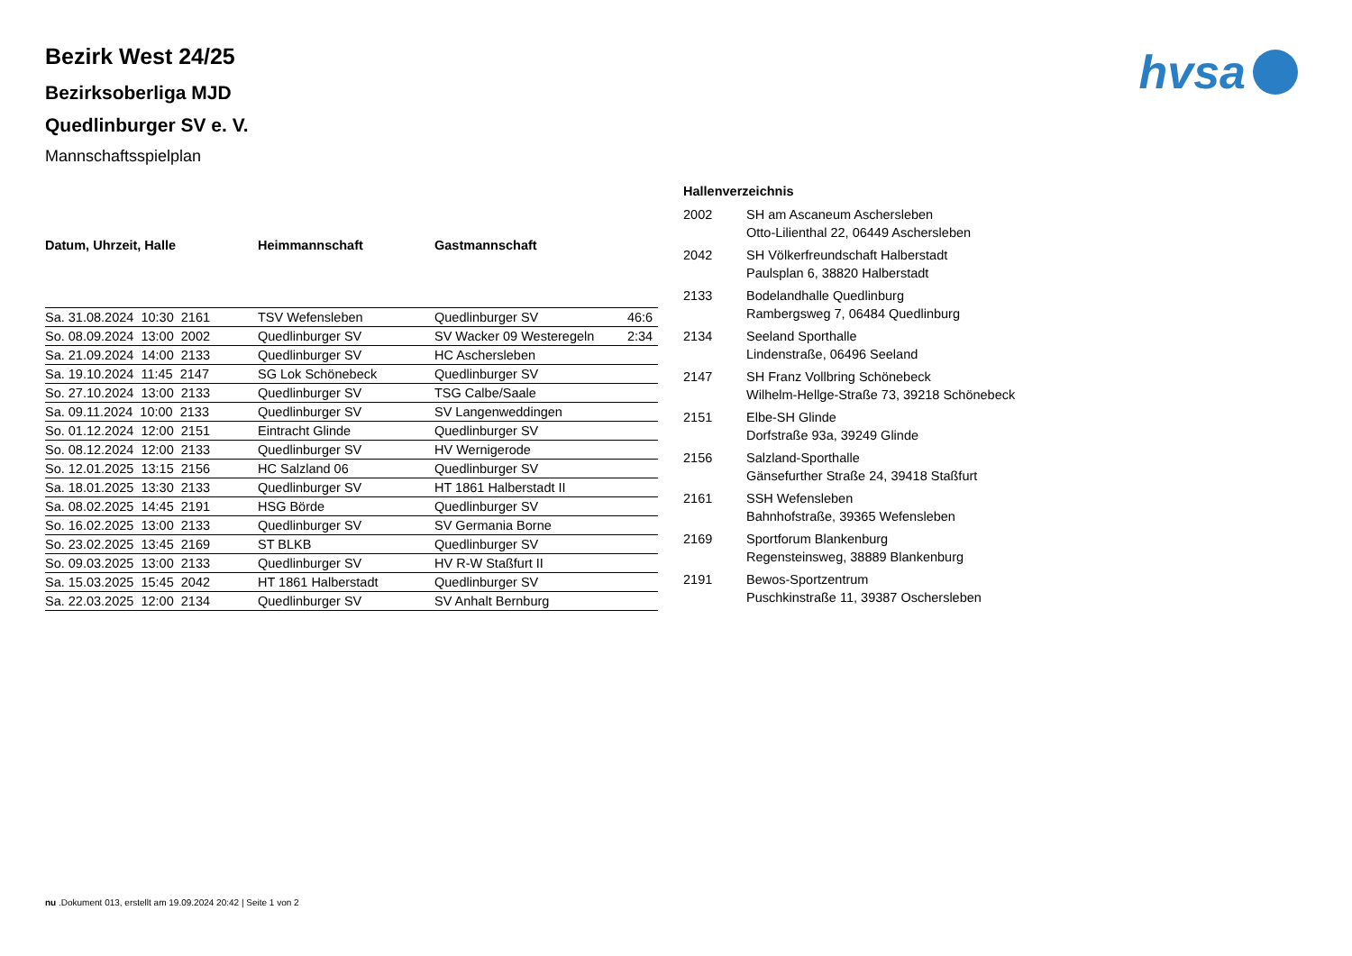hvsa
Bezirk West 24/25
Bezirksoberliga MJD
Quedlinburger SV e. V.
Mannschaftsspielplan
| Datum, Uhrzeit, Halle | Heimmannschaft | Gastmannschaft | |
| --- | --- | --- | --- |
| Sa. 31.08.2024 10:30 2161 | TSV Wefensleben | Quedlinburger SV | 46:6 |
| So. 08.09.2024 13:00 2002 | Quedlinburger SV | SV Wacker 09 Westeregeln | 2:34 |
| Sa. 21.09.2024 14:00 2133 | Quedlinburger SV | HC Aschersleben | |
| Sa. 19.10.2024 11:45 2147 | SG Lok Schönebeck | Quedlinburger SV | |
| So. 27.10.2024 13:00 2133 | Quedlinburger SV | TSG Calbe/Saale | |
| Sa. 09.11.2024 10:00 2133 | Quedlinburger SV | SV Langenweddingen | |
| So. 01.12.2024 12:00 2151 | Eintracht Glinde | Quedlinburger SV | |
| So. 08.12.2024 12:00 2133 | Quedlinburger SV | HV Wernigerode | |
| So. 12.01.2025 13:15 2156 | HC Salzland 06 | Quedlinburger SV | |
| Sa. 18.01.2025 13:30 2133 | Quedlinburger SV | HT 1861 Halberstadt II | |
| Sa. 08.02.2025 14:45 2191 | HSG Börde | Quedlinburger SV | |
| So. 16.02.2025 13:00 2133 | Quedlinburger SV | SV Germania Borne | |
| So. 23.02.2025 13:45 2169 | ST BLKB | Quedlinburger SV | |
| So. 09.03.2025 13:00 2133 | Quedlinburger SV | HV R-W Staßfurt II | |
| Sa. 15.03.2025 15:45 2042 | HT 1861 Halberstadt | Quedlinburger SV | |
| Sa. 22.03.2025 12:00 2134 | Quedlinburger SV | SV Anhalt Bernburg | |
Hallenverzeichnis
| 2002 | SH am Ascaneum Aschersleben Otto-Lilienthal 22, 06449 Aschersleben |
| 2042 | SH Völkerfreundschaft Halberstadt Paulsplan 6, 38820 Halberstadt |
| 2133 | Bodelandhalle Quedlinburg Rambergsweg 7, 06484 Quedlinburg |
| 2134 | Seeland Sporthalle Lindenstraße, 06496 Seeland |
| 2147 | SH Franz Vollbring Schönebeck Wilhelm-Hellge-Straße 73, 39218 Schönebeck |
| 2151 | Elbe-SH Glinde Dorfstraße 93a, 39249 Glinde |
| 2156 | Salzland-Sporthalle Gänsefurther Straße 24, 39418 Staßfurt |
| 2161 | SSH Wefensleben Bahnhofstraße, 39365 Wefensleben |
| 2169 | Sportforum Blankenburg Regensteinsweg, 38889 Blankenburg |
| 2191 | Bewos-Sportzentrum Puschkinstraße 11, 39387 Oschersleben |
nu .Dokument 013, erstellt am 19.09.2024 20:42 | Seite 1 von 2